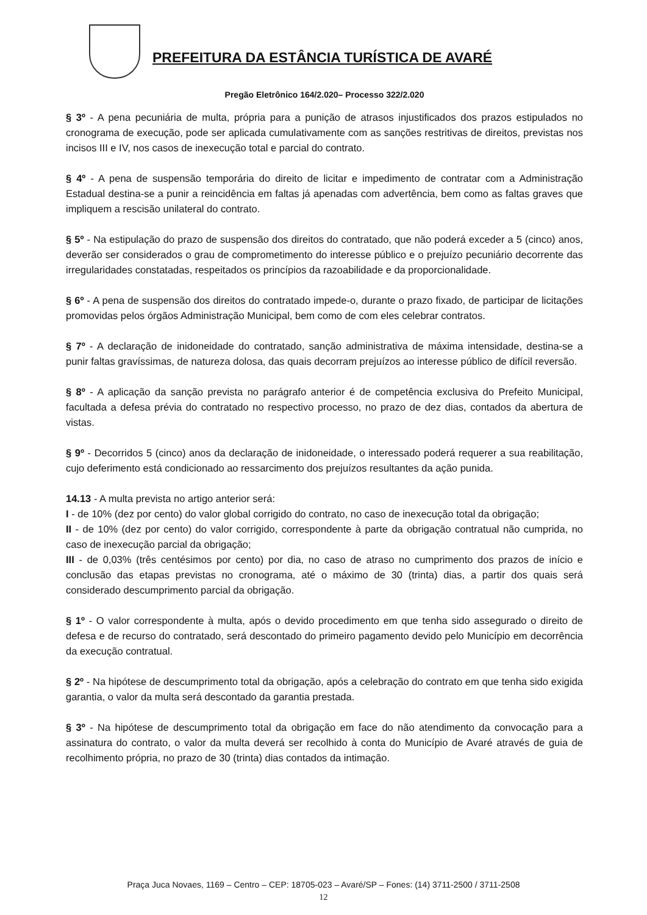PREFEITURA DA ESTÂNCIA TURÍSTICA DE AVARÉ
Pregão Eletrônico 164/2.020– Processo 322/2.020
§ 3º - A pena pecuniária de multa, própria para a punição de atrasos injustificados dos prazos estipulados no cronograma de execução, pode ser aplicada cumulativamente com as sanções restritivas de direitos, previstas nos incisos III e IV, nos casos de inexecução total e parcial do contrato.
§ 4º - A pena de suspensão temporária do direito de licitar e impedimento de contratar com a Administração Estadual destina-se a punir a reincidência em faltas já apenadas com advertência, bem como as faltas graves que impliquem a rescisão unilateral do contrato.
§ 5º - Na estipulação do prazo de suspensão dos direitos do contratado, que não poderá exceder a 5 (cinco) anos, deverão ser considerados o grau de comprometimento do interesse público e o prejuízo pecuniário decorrente das irregularidades constatadas, respeitados os princípios da razoabilidade e da proporcionalidade.
§ 6º - A pena de suspensão dos direitos do contratado impede-o, durante o prazo fixado, de participar de licitações promovidas pelos órgãos Administração Municipal, bem como de com eles celebrar contratos.
§ 7º - A declaração de inidoneidade do contratado, sanção administrativa de máxima intensidade, destina-se a punir faltas gravíssimas, de natureza dolosa, das quais decorram prejuízos ao interesse público de difícil reversão.
§ 8º - A aplicação da sanção prevista no parágrafo anterior é de competência exclusiva do Prefeito Municipal, facultada a defesa prévia do contratado no respectivo processo, no prazo de dez dias, contados da abertura de vistas.
§ 9º - Decorridos 5 (cinco) anos da declaração de inidoneidade, o interessado poderá requerer a sua reabilitação, cujo deferimento está condicionado ao ressarcimento dos prejuízos resultantes da ação punida.
14.13 - A multa prevista no artigo anterior será:
I - de 10% (dez por cento) do valor global corrigido do contrato, no caso de inexecução total da obrigação;
II - de 10% (dez por cento) do valor corrigido, correspondente à parte da obrigação contratual não cumprida, no caso de inexecução parcial da obrigação;
III - de 0,03% (três centésimos por cento) por dia, no caso de atraso no cumprimento dos prazos de início e conclusão das etapas previstas no cronograma, até o máximo de 30 (trinta) dias, a partir dos quais será considerado descumprimento parcial da obrigação.
§ 1º - O valor correspondente à multa, após o devido procedimento em que tenha sido assegurado o direito de defesa e de recurso do contratado, será descontado do primeiro pagamento devido pelo Município em decorrência da execução contratual.
§ 2º - Na hipótese de descumprimento total da obrigação, após a celebração do contrato em que tenha sido exigida garantia, o valor da multa será descontado da garantia prestada.
§ 3º - Na hipótese de descumprimento total da obrigação em face do não atendimento da convocação para a assinatura do contrato, o valor da multa deverá ser recolhido à conta do Município de Avaré através de guia de recolhimento própria, no prazo de 30 (trinta) dias contados da intimação.
Praça Juca Novaes, 1169 – Centro – CEP: 18705-023 – Avaré/SP – Fones: (14) 3711-2500 / 3711-2508
12